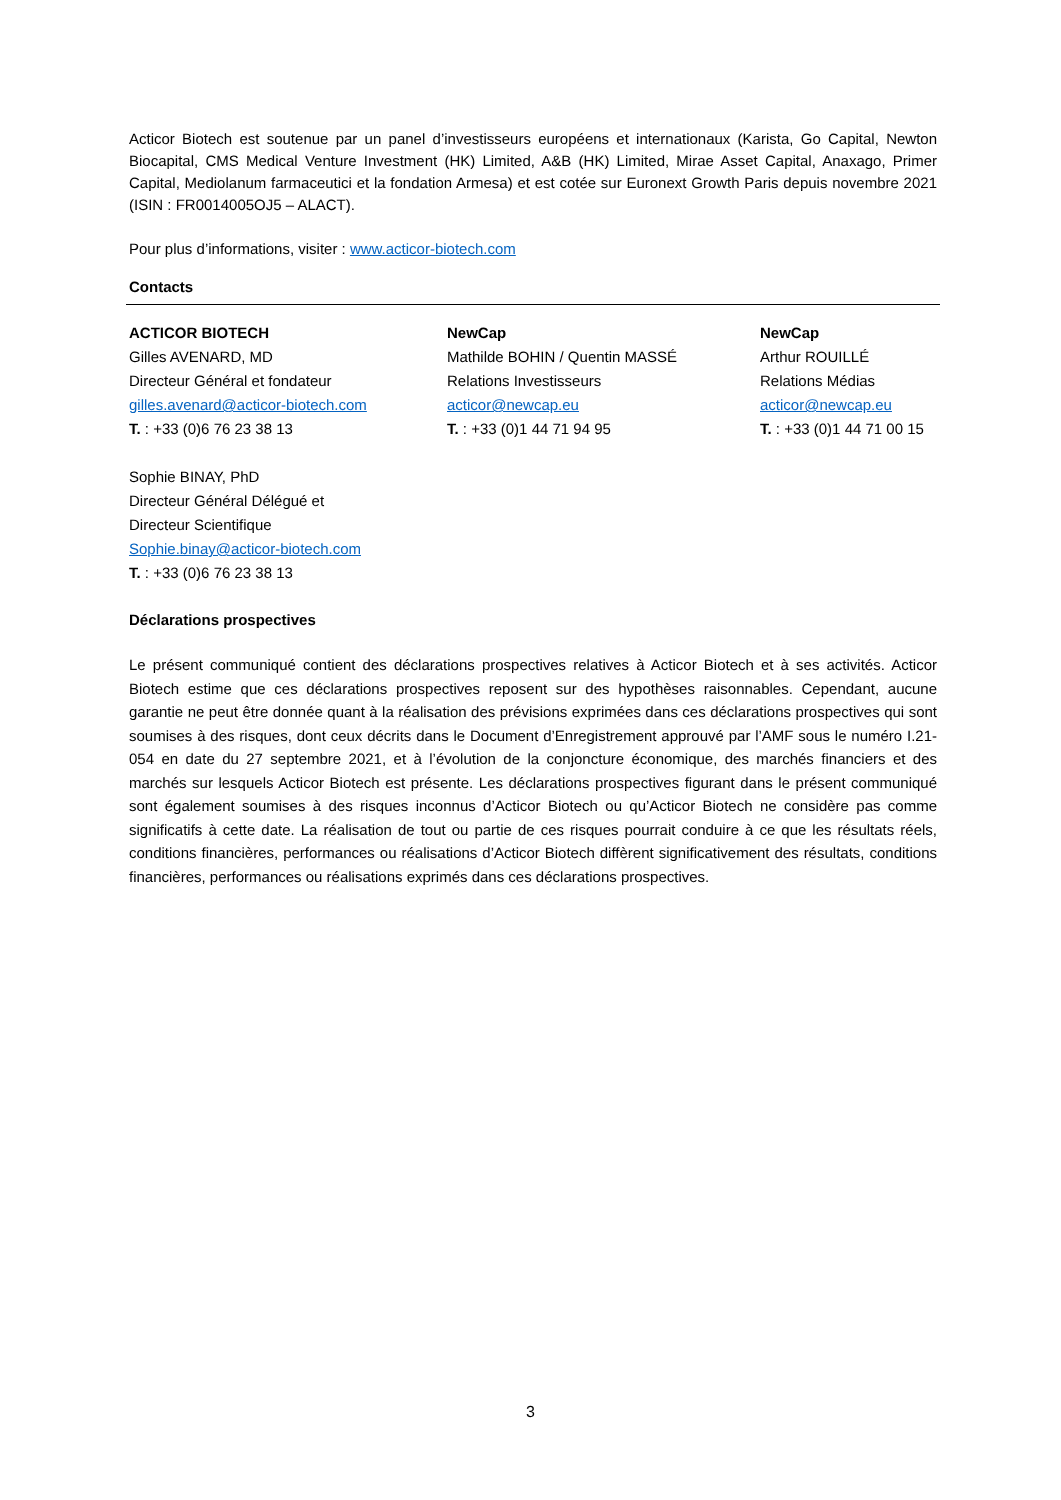Acticor Biotech est soutenue par un panel d’investisseurs européens et internationaux (Karista, Go Capital, Newton Biocapital, CMS Medical Venture Investment (HK) Limited, A&B (HK) Limited, Mirae Asset Capital, Anaxago, Primer Capital, Mediolanum farmaceutici et la fondation Armesa) et est cotée sur Euronext Growth Paris depuis novembre 2021 (ISIN : FR0014005OJ5 – ALACT).
Pour plus d’informations, visiter : www.acticor-biotech.com
Contacts
ACTICOR BIOTECH
Gilles AVENARD, MD
Directeur Général et fondateur
gilles.avenard@acticor-biotech.com
T. : +33 (0)6 76 23 38 13
Sophie BINAY, PhD
Directeur Général Délégué et
Directeur Scientifique
Sophie.binay@acticor-biotech.com
T. : +33 (0)6 76 23 38 13
NewCap
Mathilde BOHIN / Quentin MASSÉ
Relations Investisseurs
acticor@newcap.eu
T. : +33 (0)1 44 71 94 95
NewCap
Arthur ROUILLÉ
Relations Médias
acticor@newcap.eu
T. : +33 (0)1 44 71 00 15
Déclarations prospectives
Le présent communiqué contient des déclarations prospectives relatives à Acticor Biotech et à ses activités. Acticor Biotech estime que ces déclarations prospectives reposent sur des hypothèses raisonnables. Cependant, aucune garantie ne peut être donnée quant à la réalisation des prévisions exprimées dans ces déclarations prospectives qui sont soumises à des risques, dont ceux décrits dans le Document d’Enregistrement approuvé par l’AMF sous le numéro I.21-054 en date du 27 septembre 2021, et à l’évolution de la conjoncture économique, des marchés financiers et des marchés sur lesquels Acticor Biotech est présente. Les déclarations prospectives figurant dans le présent communiqué sont également soumises à des risques inconnus d’Acticor Biotech ou qu’Acticor Biotech ne considère pas comme significatifs à cette date. La réalisation de tout ou partie de ces risques pourrait conduire à ce que les résultats réels, conditions financières, performances ou réalisations d’Acticor Biotech diffèrent significativement des résultats, conditions financières, performances ou réalisations exprimés dans ces déclarations prospectives.
3